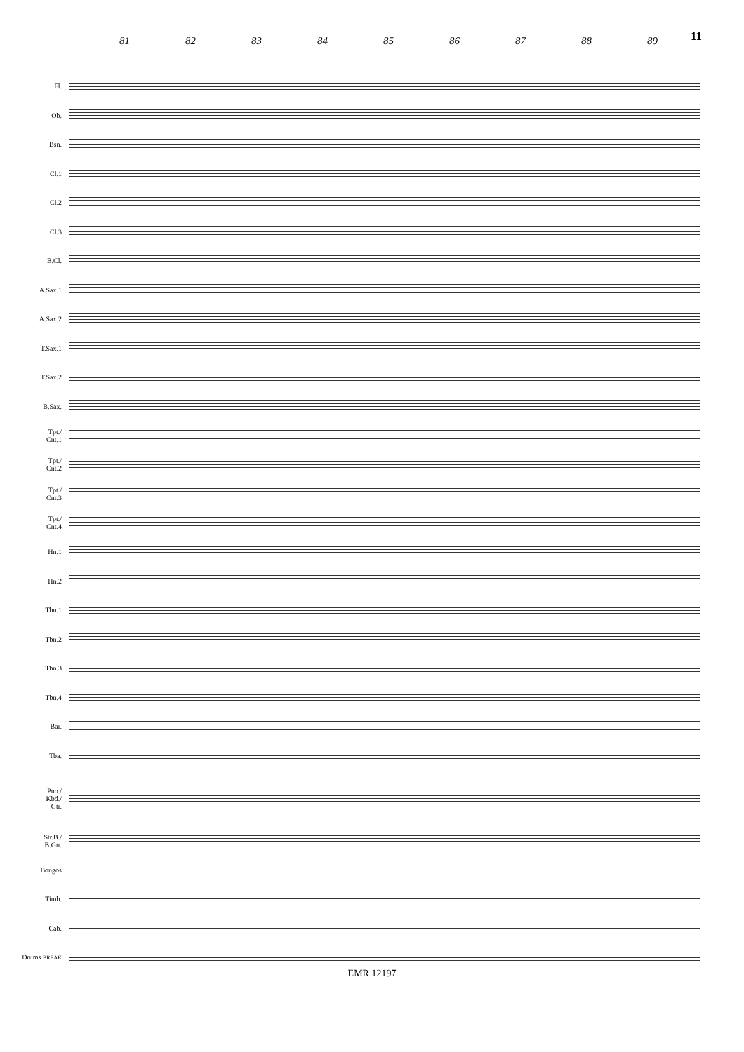11
81 82 83 84 85 86 87 88 89
Fl.
Ob.
Bsn.
Cl.1
Cl.2
Cl.3
B.Cl.
A.Sax.1
A.Sax.2
T.Sax.1
T.Sax.2
B.Sax.
Tpt./
Cnt.1
Tpt./
Cnt.2
Tpt./
Cnt.3
Tpt./
Cnt.4
Hn.1
Hn.2
Tbn.1
Tbn.2
Tbn.3
Tbn.4
Bar.
Tba.
Pno./
Kbd./
Gtr.
Str.B./
B.Gtr.
Bongos
Timb.
Cab.
Drums BREAK
EMR 12197